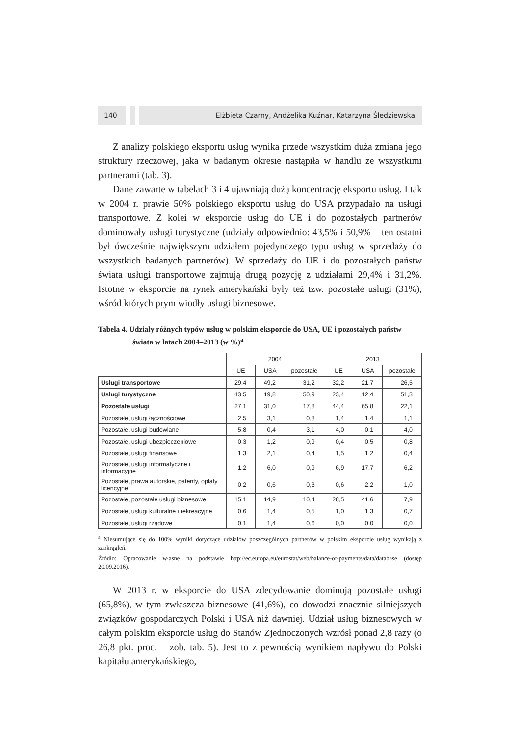140 Elżbieta Czarny, Andżelika Kuźnar, Katarzyna Śledziewska
Z analizy polskiego eksportu usług wynika przede wszystkim duża zmiana jego struktury rzeczowej, jaka w badanym okresie nastąpiła w handlu ze wszystkimi partnerami (tab. 3).
Dane zawarte w tabelach 3 i 4 ujawniają dużą koncentrację eksportu usług. I tak w 2004 r. prawie 50% polskiego eksportu usług do USA przypadało na usługi transportowe. Z kolei w eksporcie usług do UE i do pozostałych partnerów dominowały usługi turystyczne (udziały odpowiednio: 43,5% i 50,9% – ten ostatni był ówcześnie największym udziałem pojedynczego typu usług w sprzedaży do wszystkich badanych partnerów). W sprzedaży do UE i do pozostałych państw świata usługi transportowe zajmują drugą pozycję z udziałami 29,4% i 31,2%. Istotne w eksporcie na rynek amerykański były też tzw. pozostałe usługi (31%), wśród których prym wiodły usługi biznesowe.
Tabela 4. Udziały różnych typów usług w polskim eksporcie do USA, UE i pozostałych państw świata w latach 2004–2013 (w %)<sup>a</sup>
| | 2004 | | | 2013 | | |
| --- | --- | --- | --- | --- | --- | --- |
| | UE | USA | pozostałe | UE | USA | pozostałe |
| Usługi transportowe | 29,4 | 49,2 | 31,2 | 32,2 | 21,7 | 26,5 |
| Usługi turystyczne | 43,5 | 19,8 | 50,9 | 23,4 | 12,4 | 51,3 |
| Pozostałe usługi | 27,1 | 31,0 | 17,8 | 44,4 | 65,8 | 22,1 |
| Pozostałe, usługi łącznościowe | 2,5 | 3,1 | 0,8 | 1,4 | 1,4 | 1,1 |
| Pozostałe, usługi budowlane | 5,8 | 0,4 | 3,1 | 4,0 | 0,1 | 4,0 |
| Pozostałe, usługi ubezpieczeniowe | 0,3 | 1,2 | 0,9 | 0,4 | 0,5 | 0,8 |
| Pozostałe, usługi finansowe | 1,3 | 2,1 | 0,4 | 1,5 | 1,2 | 0,4 |
| Pozostałe, usługi informatyczne i informacyjne | 1,2 | 6,0 | 0,9 | 6,9 | 17,7 | 6,2 |
| Pozostałe, prawa autorskie, patenty, opłaty licencyjne | 0,2 | 0,6 | 0,3 | 0,6 | 2,2 | 1,0 |
| Pozostałe, pozostałe usługi biznesowe | 15,1 | 14,9 | 10,4 | 28,5 | 41,6 | 7,9 |
| Pozostałe, usługi kulturalne i rekreacyjne | 0,6 | 1,4 | 0,5 | 1,0 | 1,3 | 0,7 |
| Pozostałe, usługi rządowe | 0,1 | 1,4 | 0,6 | 0,0 | 0,0 | 0,0 |
<sup>a</sup> Niesumujące się do 100% wyniki dotyczące udziałów poszczególnych partnerów w polskim eksporcie usług wynikają z zaokrągleń.
Źródło: Opracowanie własne na podstawie http://ec.europa.eu/eurostat/web/balance-of-payments/data/database (dostęp 20.09.2016).
W 2013 r. w eksporcie do USA zdecydowanie dominują pozostałe usługi (65,8%), w tym zwłaszcza biznesowe (41,6%), co dowodzi znacznie silniejszych związków gospodarczych Polski i USA niż dawniej. Udział usług biznesowych w całym polskim eksporcie usług do Stanów Zjednoczonych wzrósł ponad 2,8 razy (o 26,8 pkt. proc. – zob. tab. 5). Jest to z pewnością wynikiem napływu do Polski kapitału amerykańskiego,